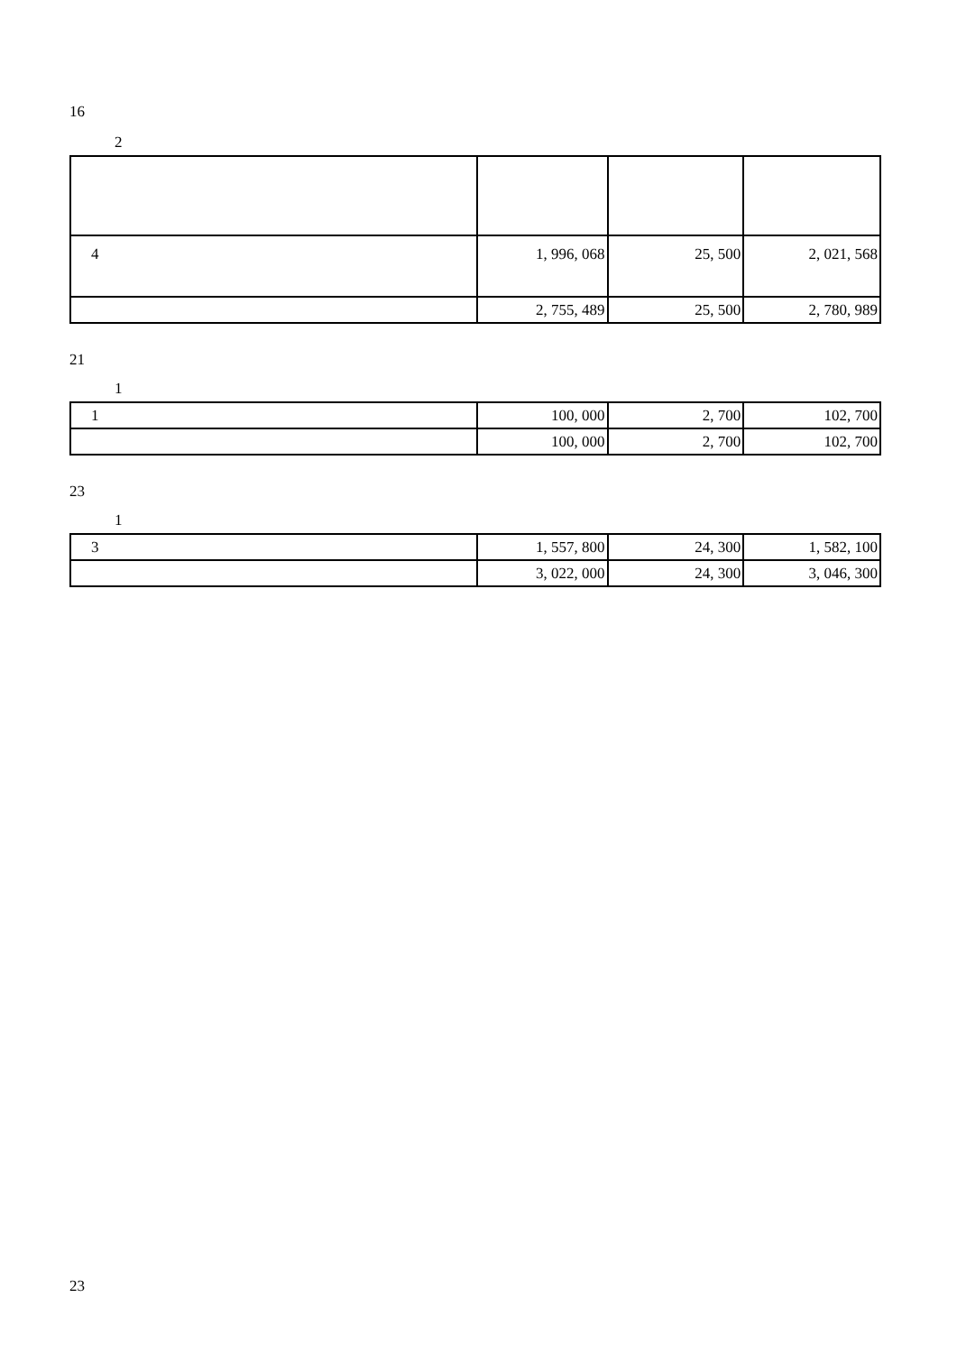16
2
| 4 | 1, 996, 068 | 25, 500 | 2, 021, 568 |
| | 2, 755, 489 | 25, 500 | 2, 780, 989 |
21
1
| 1 | 100, 000 | 2, 700 | 102, 700 |
| | 100, 000 | 2, 700 | 102, 700 |
23
1
| 3 | 1, 557, 800 | 24, 300 | 1, 582, 100 |
| | 3, 022, 000 | 24, 300 | 3, 046, 300 |
23